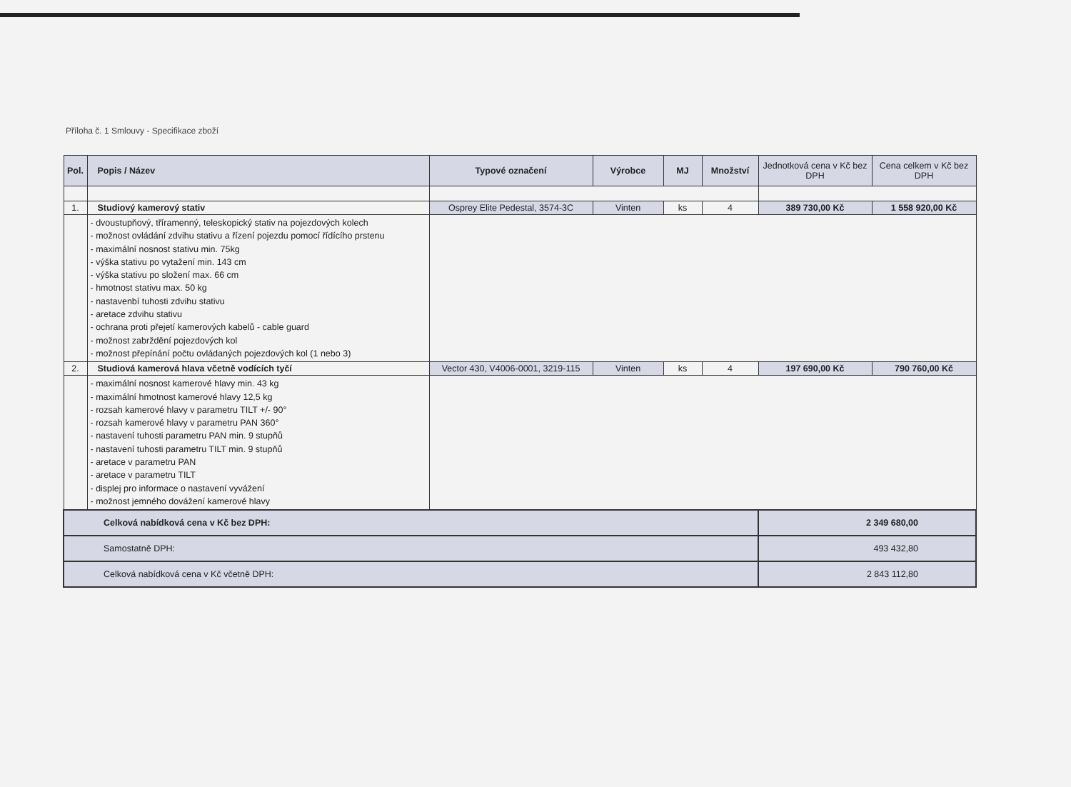Příloha č. 1 Smlouvy - Specifikace zboží
| Pol. | Popis / Název | Typové označení | Výrobce | MJ | Množství | Jednotková cena v Kč bez DPH | Cena celkem v Kč bez DPH |
| --- | --- | --- | --- | --- | --- | --- | --- |
| 1. | Studiový kamerový stativ | Osprey Elite Pedestal, 3574-3C | Vinten | ks | 4 | 389 730,00 Kč | 1 558 920,00 Kč |
| | - dvoustupňový, tříramenný, teleskopický stativ na pojezdových kolech - možnost ovládání zdvihu stativu a řízení pojezdu pomocí řídícího prstenu - maximální nosnost stativu min. 75kg - výška stativu po vytažení min. 143 cm - výška stativu po složení max. 66 cm - hmotnost stativu max. 50 kg - nastavenbí tuhosti zdvihu stativu - aretace zdvihu stativu - ochrana proti přejetí kamerových kabelů - cable guard - možnost zabrždění pojezdových kol - možnost přepínání počtu ovládaných pojezdových kol (1 nebo 3) | | | | | | |
| 2. | Studiová kamerová hlava včetně vodících tyčí | Vector 430, V4006-0001, 3219-115 | Vinten | ks | 4 | 197 690,00 Kč | 790 760,00 Kč |
| | - maximální nosnost kamerové hlavy min. 43 kg - maximální hmotnost kamerové hlavy 12,5 kg - rozsah kamerové hlavy v parametru TILT +/- 90° - rozsah kamerové hlavy v parametru PAN 360° - nastavení tuhosti parametru PAN min. 9 stupňů - nastavení tuhosti parametru TILT min. 9 stupňů - aretace v parametru PAN - aretace v parametru TILT - displej pro informace o nastavení vyvážení - možnost jemného dovážení kamerové hlavy | | | | | | |
| Celková nabídková cena v Kč bez DPH: | | | | | | 2 349 680,00 | |
| Samostatně DPH: | | | | | | 493 432,80 | |
| Celková nabídková cena v Kč včetně DPH: | | | | | | 2 843 112,80 | |